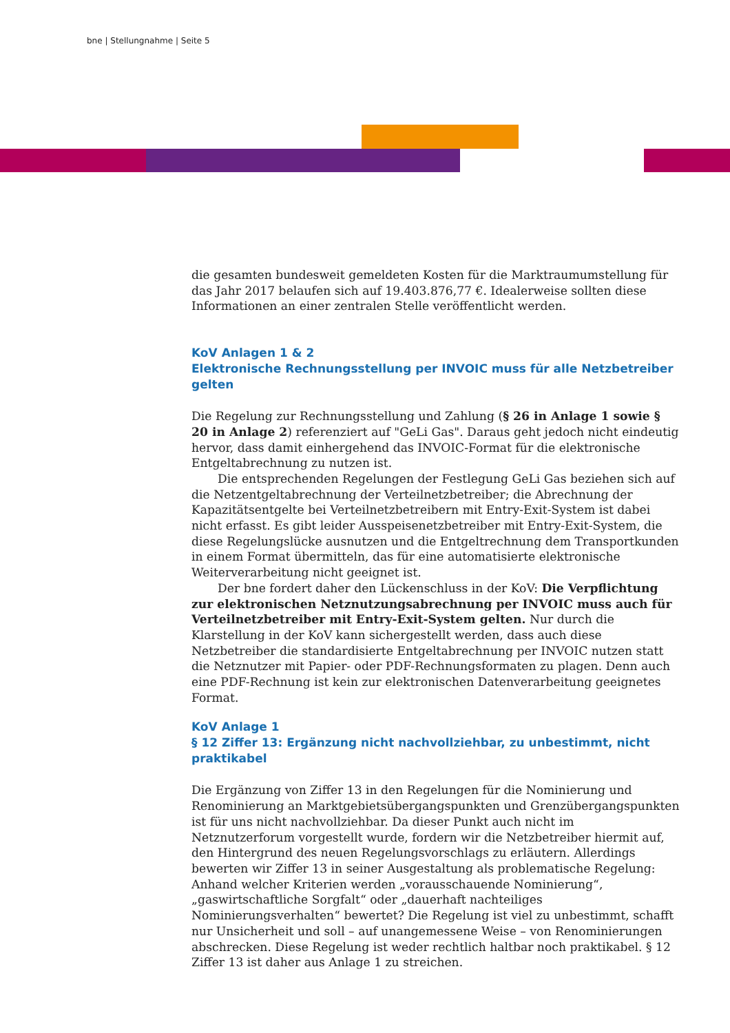bne | Stellungnahme | Seite 5
die gesamten bundesweit gemeldeten Kosten für die Marktraumumstellung für das Jahr 2017 belaufen sich auf 19.403.876,77 €. Idealerweise sollten diese Informationen an einer zentralen Stelle veröffentlicht werden.
KoV Anlagen 1 & 2
Elektronische Rechnungsstellung per INVOIC muss für alle Netzbetreiber gelten
Die Regelung zur Rechnungsstellung und Zahlung (§ 26 in Anlage 1 sowie § 20 in Anlage 2) referenziert auf "GeLi Gas". Daraus geht jedoch nicht eindeutig hervor, dass damit einhergehend das INVOIC-Format für die elektronische Entgeltabrechnung zu nutzen ist.
Die entsprechenden Regelungen der Festlegung GeLi Gas beziehen sich auf die Netzentgeltabrechnung der Verteilnetzbetreiber; die Abrechnung der Kapazitätsentgelte bei Verteilnetzbetreibern mit Entry-Exit-System ist dabei nicht erfasst. Es gibt leider Ausspeisenetzbetreiber mit Entry-Exit-System, die diese Regelungslücke ausnutzen und die Entgeltrechnung dem Transportkunden in einem Format übermitteln, das für eine automatisierte elektronische Weiterverarbeitung nicht geeignet ist.
Der bne fordert daher den Lückenschluss in der KoV: Die Verpflichtung zur elektronischen Netznutzungsabrechnung per INVOIC muss auch für Verteilnetzbetreiber mit Entry-Exit-System gelten. Nur durch die Klarstellung in der KoV kann sichergestellt werden, dass auch diese Netzbetreiber die standardisierte Entgeltabrechnung per INVOIC nutzen statt die Netznutzer mit Papier- oder PDF-Rechnungsformaten zu plagen. Denn auch eine PDF-Rechnung ist kein zur elektronischen Datenverarbeitung geeignetes Format.
KoV Anlage 1
§ 12 Ziffer 13: Ergänzung nicht nachvollziehbar, zu unbestimmt, nicht praktikabel
Die Ergänzung von Ziffer 13 in den Regelungen für die Nominierung und Renominierung an Marktgebietsübergangspunkten und Grenzübergangspunkten ist für uns nicht nachvollziehbar. Da dieser Punkt auch nicht im Netznutzerforum vorgestellt wurde, fordern wir die Netzbetreiber hiermit auf, den Hintergrund des neuen Regelungsvorschlags zu erläutern. Allerdings bewerten wir Ziffer 13 in seiner Ausgestaltung als problematische Regelung: Anhand welcher Kriterien werden „vorausschauende Nominierung“, „gaswirtschaftliche Sorgfalt“ oder „dauerhaft nachteiliges Nominierungsverhalten“ bewertet? Die Regelung ist viel zu unbestimmt, schafft nur Unsicherheit und soll – auf unangemessene Weise – von Renominierungen abschrecken. Diese Regelung ist weder rechtlich haltbar noch praktikabel. § 12 Ziffer 13 ist daher aus Anlage 1 zu streichen.